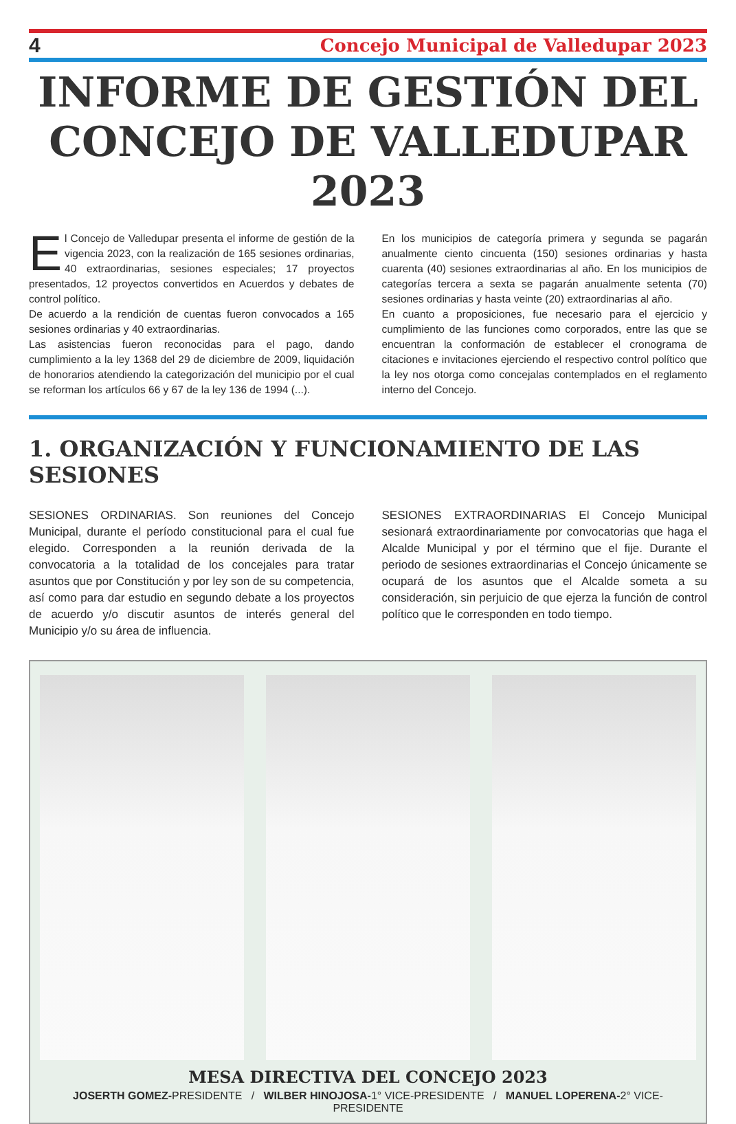4 Concejo Municipal de Valledupar 2023
INFORME DE GESTIÓN DEL CONCEJO DE VALLEDUPAR 2023
El Concejo de Valledupar presenta el informe de gestión de la vigencia 2023, con la realización de 165 sesiones ordinarias, 40 extraordinarias, sesiones especiales; 17 proyectos presentados, 12 proyectos convertidos en Acuerdos y debates de control político.
De acuerdo a la rendición de cuentas fueron convocados a 165 sesiones ordinarias y 40 extraordinarias.
Las asistencias fueron reconocidas para el pago, dando cumplimiento a la ley 1368 del 29 de diciembre de 2009, liquidación de honorarios atendiendo la categorización del municipio por el cual se reforman los artículos 66 y 67 de la ley 136 de 1994 (...).
En los municipios de categoría primera y segunda se pagarán anualmente ciento cincuenta (150) sesiones ordinarias y hasta cuarenta (40) sesiones extraordinarias al año. En los municipios de categorías tercera a sexta se pagarán anualmente setenta (70) sesiones ordinarias y hasta veinte (20) extraordinarias al año.
En cuanto a proposiciones, fue necesario para el ejercicio y cumplimiento de las funciones como corporados, entre las que se encuentran la conformación de establecer el cronograma de citaciones e invitaciones ejerciendo el respectivo control político que la ley nos otorga como concejalas contemplados en el reglamento interno del Concejo.
1. ORGANIZACIÓN Y FUNCIONAMIENTO DE LAS SESIONES
SESIONES ORDINARIAS. Son reuniones del Concejo Municipal, durante el período constitucional para el cual fue elegido. Corresponden a la reunión derivada de la convocatoria a la totalidad de los concejales para tratar asuntos que por Constitución y por ley son de su competencia, así como para dar estudio en segundo debate a los proyectos de acuerdo y/o discutir asuntos de interés general del Municipio y/o su área de influencia.
SESIONES EXTRAORDINARIAS El Concejo Municipal sesionará extraordinariamente por convocatorias que haga el Alcalde Municipal y por el término que el fije. Durante el periodo de sesiones extraordinarias el Concejo únicamente se ocupará de los asuntos que el Alcalde someta a su consideración, sin perjuicio de que ejerza la función de control político que le corresponden en todo tiempo.
MESA DIRECTIVA DEL CONCEJO 2023
JOSERTH GOMEZ-PRESIDENTE / WILBER HINOJOSA-1° VICE-PRESIDENTE / MANUEL LOPERENA-2° VICE-PRESIDENTE